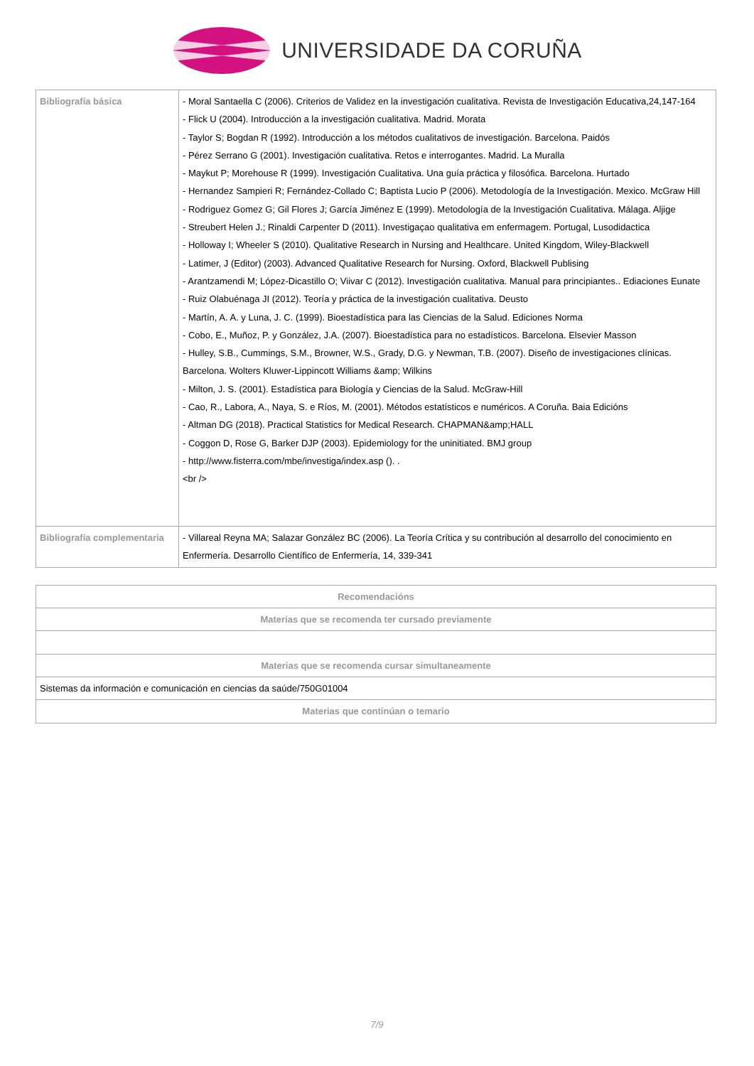UNIVERSIDADE DA CORUÑA
| Bibliografía básica | - Moral Santaella C (2006). Criterios de Validez en la investigación cualitativa. Revista de Investigación Educativa,24,147-164 - Flick U (2004). Introducción a la investigación cualitativa. Madrid. Morata - Taylor S; Bogdan R (1992). Introducción a los métodos cualitativos de investigación. Barcelona. Paidós - Pérez Serrano G (2001). Investigación cualitativa. Retos e interrogantes. Madrid. La Muralla - Maykut P; Morehouse R (1999). Investigación Cualitativa. Una guía práctica y filosófica. Barcelona. Hurtado - Hernandez Sampieri R; Fernández-Collado C; Baptista Lucio P (2006). Metodología de la Investigación. Mexico. McGraw Hill - Rodriguez Gomez G; Gil Flores J; García Jiménez E (1999). Metodología de la Investigación Cualitativa. Málaga. Aljige - Streubert Helen J.; Rinaldi Carpenter D (2011). Investigaçao qualitativa em enfermagem. Portugal, Lusodidactica - Holloway I; Wheeler S (2010). Qualitative Research in Nursing and Healthcare. United Kingdom, Wiley-Blackwell - Latimer, J (Editor) (2003). Advanced Qualitative Research for Nursing. Oxford, Blackwell Publising - Arantzamendi M; López-Dicastillo O; Viivar C (2012). Investigación cualitativa. Manual para principiantes.. Ediaciones Eunate - Ruiz Olabuénaga JI (2012). Teoría y práctica de la investigación cualitativa. Deusto - Martín, A. A. y Luna, J. C. (1999). Bioestadística para las Ciencias de la Salud. Ediciones Norma - Cobo, E., Muñoz, P. y González, J.A. (2007). Bioestadística para no estadísticos. Barcelona. Elsevier Masson - Hulley, S.B., Cummings, S.M., Browner, W.S., Grady, D.G. y Newman, T.B. (2007). Diseño de investigaciones clínicas. Barcelona. Wolters Kluwer-Lippincott Williams &amp; Wilkins - Milton, J. S. (2001). Estadística para Biología y Ciencias de la Salud. McGraw-Hill - Cao, R., Labora, A., Naya, S. e Ríos, M. (2001). Métodos estatísticos e numéricos. A Coruña. Baia Edicións - Altman DG (2018). Practical Statistics for Medical Research. CHAPMAN&amp;HALL - Coggon D, Rose G, Barker DJP (2003). Epidemiology for the uninitiated. BMJ group - http://www.fisterra.com/mbe/investiga/index.asp (). . <br /> |
| Bibliografía complementaria | - Villareal Reyna MA; Salazar González BC (2006). La Teoría Crítica y su contribución al desarrollo del conocimiento en Enfermería. Desarrollo Científico de Enfermería, 14, 339-341 |
| Recomendacións |
| Materias que se recomenda ter cursado previamente |
| Materias que se recomenda cursar simultaneamente |
| Sistemas da información e comunicación en ciencias da saúde/750G01004 |
| Materias que continúan o temario |
7/9